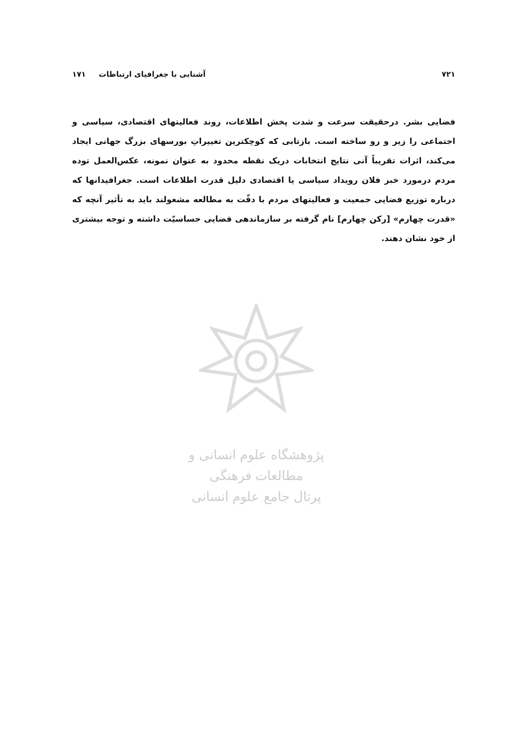۷۲۱ آشنایی با جغرافیای ارتباطات ۱۷۱
فضایی بشر. درحقیقت سرعت و شدت پخش اطلاعات، روند فعالیتهای اقتصادی، سیاسی و اجتماعی را زیر و رو ساخته است. بازتابی که کوچکترین تغییراتِ بورسهای بزرگ جهانی ایجاد می‌کند، اثرات تقریباً آنی نتایج انتخابات دریک نقطه محدود به عنوان نمونه، عکس‌العمل توده مردم درمورد خبر فلان رویداد سیاسی یا اقتصادی دلیل قدرت اطلاعات است. جغرافیدانها که درباره توزیع فضایی جمعیت و فعالیتهای مردم با دقّت به مطالعه مشغولند باید به تأثیر آنچه که «قدرت چهارم» [رکن چهارم] نام گرفته بر سازماندهی فضایی حساسیّت داشته و توجه بیشتری از خود نشان دهند.
پژوهشگاه علوم انسانی و مطالعات فرهنگی
پرتال جامع علوم انسانی